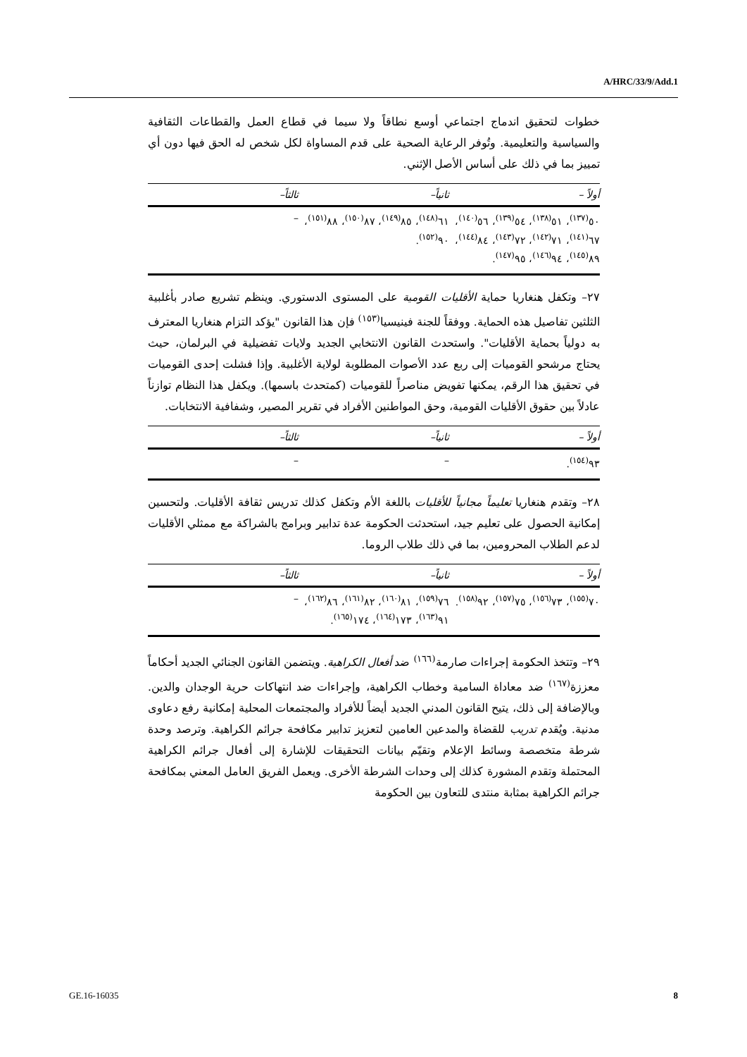A/HRC/33/9/Add.1
خطوات لتحقيق اندماج اجتماعي أوسع نطاقاً ولا سيما في قطاع العمل والقطاعات الثقافية والسياسية والتعليمية. وتُوفر الرعاية الصحية على قدم المساواة لكل شخص له الحق فيها دون أي تمييز بما في ذلك على أساس الأصل الإثني.
| أولاً – | ثانياً– | ثالثاً– |
| --- | --- | --- |
| ٥٠<sup>(١٣٧)</sup>، ٥١<sup>(١٣٨)</sup>، ٥٤<sup>(١٣٩)</sup>، ٥٦<sup>(١٤٠)</sup>، ٦٧<sup>(١٤١)</sup>، ٧١<sup>(١٤٢)</sup>، ٧٢<sup>(١٤٣)</sup>، ٨٤<sup>(١٤٤)</sup>، ٨٩<sup>(١٤٥)</sup>، ٩٤<sup>(١٤٦)</sup>، ٩٥<sup>(١٤٧)</sup>. | ٦١<sup>(١٤٨)</sup>، ٨٥<sup>(١٤٩)</sup>، ٨٧<sup>(١٥٠)</sup>، ٨٨<sup>(١٥١)</sup>، ٩٠<sup>(١٥٢)</sup>. | – |
٢٧– وتكفل هنغاريا حماية الأقليات القومية على المستوى الدستوري. وينظم تشريع صادر بأغلبية الثلثين تفاصيل هذه الحماية. ووفقاً للجنة فينيسيا<sup>(١٥٣)</sup> فإن هذا القانون "يؤكد التزام هنغاريا المعترف به دولياً بحماية الأقليات". واستحدث القانون الانتخابي الجديد ولايات تفضيلية في البرلمان، حيث يحتاج مرشحو القوميات إلى ربع عدد الأصوات المطلوبة لولاية الأغلبية. وإذا فشلت إحدى القوميات في تحقيق هذا الرقم، يمكنها تفويض مناصراً للقوميات (كمتحدث باسمها). ويكفل هذا النظام توازناً عادلاً بين حقوق الأقليات القومية، وحق المواطنين الأفراد في تقرير المصير، وشفافية الانتخابات.
| أولاً – | ثانياً– | ثالثاً– |
| --- | --- | --- |
| ٩٣<sup>(١٥٤)</sup>. | – | – |
٢٨– وتقدم هنغاريا تعليماً مجانياً للأقليات باللغة الأم وتكفل كذلك تدريس ثقافة الأقليات. ولتحسين إمكانية الحصول على تعليم جيد، استحدثت الحكومة عدة تدابير وبرامج بالشراكة مع ممثلي الأقليات لدعم الطلاب المحرومين، بما في ذلك طلاب الروما.
| أولاً – | ثانياً– | ثالثاً– |
| --- | --- | --- |
| ٧٠<sup>(١٥٥)</sup>، ٧٣<sup>(١٥٦)</sup>، ٧٥<sup>(١٥٧)</sup>، ٩٢<sup>(١٥٨)</sup>. | ٧٦<sup>(١٥٩)</sup>، ٨١<sup>(١٦٠)</sup>، ٨٢<sup>(١٦١)</sup>، ٨٦<sup>(١٦٢)</sup>، ٩١<sup>(١٦٣)</sup>، ١٧٣<sup>(١٦٤)</sup>، ١٧٤<sup>(١٦٥)</sup>. | – |
٢٩– وتتخذ الحكومة إجراءات صارمة<sup>(١٦٦)</sup> ضد أفعال الكراهية. ويتضمن القانون الجنائي الجديد أحكاماً معززة<sup>(١٦٧)</sup> ضد معاداة السامية وخطاب الكراهية، وإجراءات ضد انتهاكات حرية الوجدان والدين. وبالإضافة إلى ذلك، يتيح القانون المدني الجديد أيضاً للأفراد والمجتمعات المحلية إمكانية رفع دعاوى مدنية. ويُقدم تدريب للقضاة والمدعين العامين لتعزيز تدابير مكافحة جرائم الكراهية. وترصد وحدة شرطة متخصصة وسائط الإعلام وتقيّم بيانات التحقيقات للإشارة إلى أفعال جرائم الكراهية المحتملة وتقدم المشورة كذلك إلى وحدات الشرطة الأخرى. ويعمل الفريق العامل المعني بمكافحة جرائم الكراهية بمثابة منتدى للتعاون بين الحكومة
GE.16-16035 8